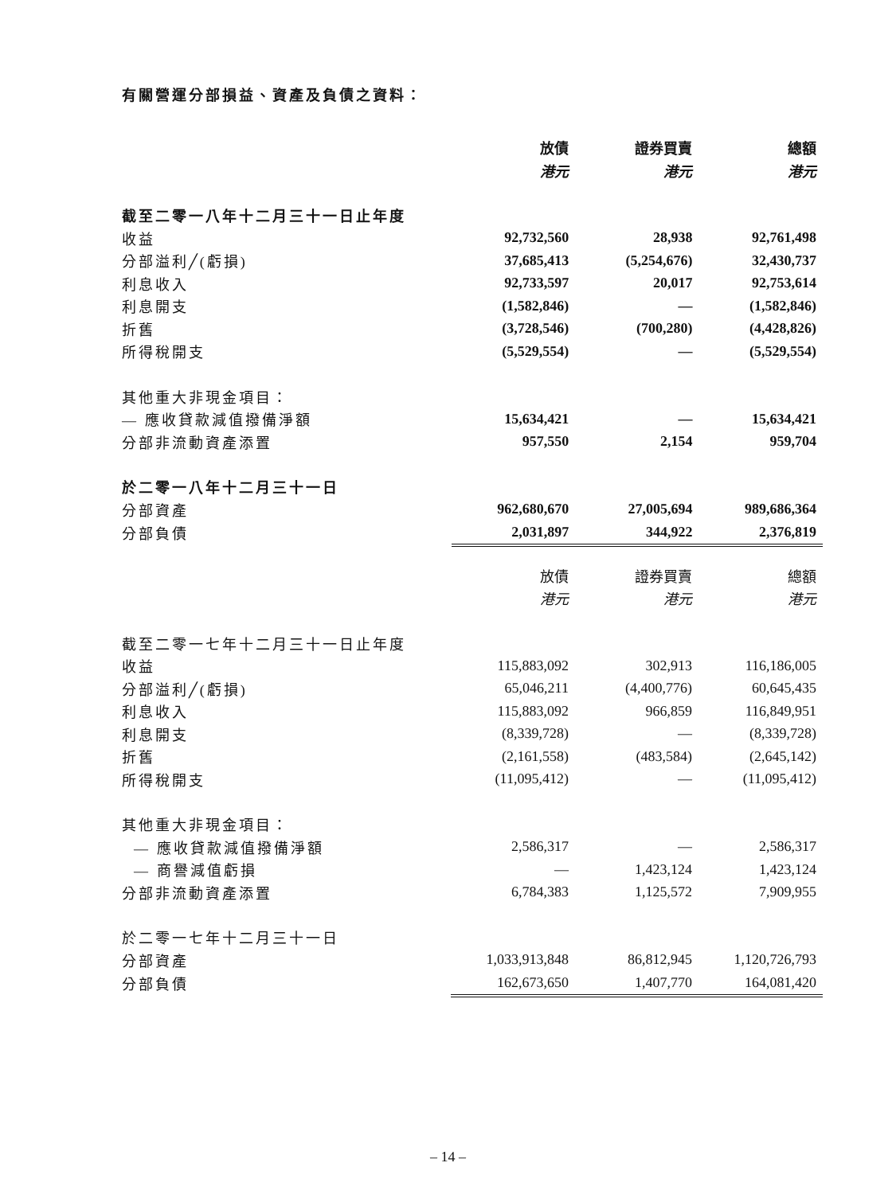有關營運分部損益、資產及負債之資料：
| | 放債 | 證券買賣 | 總額 |
| | 港元 | 港元 | 港元 |
| 截至二零一八年十二月三十一日止年度 | | | |
| 收益 | 92,732,560 | 28,938 | 92,761,498 |
| 分部溢利╱(虧損) | 37,685,413 | (5,254,676) | 32,430,737 |
| 利息收入 | 92,733,597 | 20,017 | 92,753,614 |
| 利息開支 | (1,582,846) | — | (1,582,846) |
| 折舊 | (3,728,546) | (700,280) | (4,428,826) |
| 所得稅開支 | (5,529,554) | — | (5,529,554) |
| 其他重大非現金項目： | | | |
| — 應收貸款減值撥備淨額 | 15,634,421 | — | 15,634,421 |
| 分部非流動資產添置 | 957,550 | 2,154 | 959,704 |
| 於二零一八年十二月三十一日 | | | |
| 分部資產 | 962,680,670 | 27,005,694 | 989,686,364 |
| 分部負債 | 2,031,897 | 344,922 | 2,376,819 |
| | 放債 | 證券買賣 | 總額 |
| | 港元 | 港元 | 港元 |
| 截至二零一七年十二月三十一日止年度 | | | |
| 收益 | 115,883,092 | 302,913 | 116,186,005 |
| 分部溢利╱(虧損) | 65,046,211 | (4,400,776) | 60,645,435 |
| 利息收入 | 115,883,092 | 966,859 | 116,849,951 |
| 利息開支 | (8,339,728) | — | (8,339,728) |
| 折舊 | (2,161,558) | (483,584) | (2,645,142) |
| 所得稅開支 | (11,095,412) | — | (11,095,412) |
| 其他重大非現金項目： | | | |
| — 應收貸款減值撥備淨額 | 2,586,317 | — | 2,586,317 |
| — 商譽減值虧損 | — | 1,423,124 | 1,423,124 |
| 分部非流動資產添置 | 6,784,383 | 1,125,572 | 7,909,955 |
| 於二零一七年十二月三十一日 | | | |
| 分部資產 | 1,033,913,848 | 86,812,945 | 1,120,726,793 |
| 分部負債 | 162,673,650 | 1,407,770 | 164,081,420 |
– 14 –